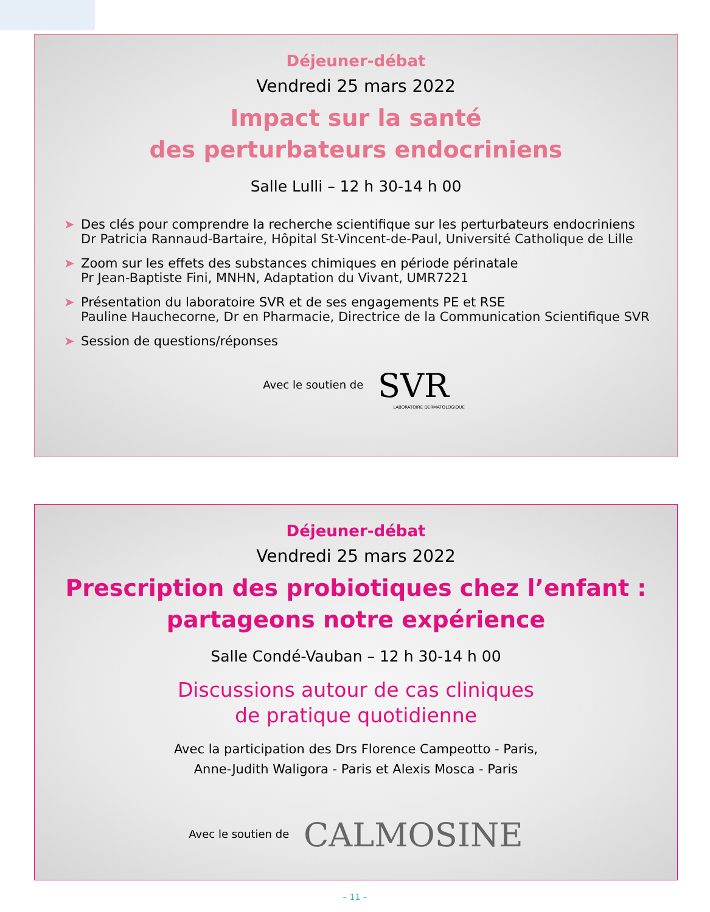Déjeuner-débat
Vendredi 25 mars 2022
Impact sur la santé
des perturbateurs endocriniens
Salle Lulli – 12 h 30-14 h 00
➤ Des clés pour comprendre la recherche scientifique sur les perturbateurs endocriniens
Dr Patricia Rannaud-Bartaire, Hôpital St-Vincent-de-Paul, Université Catholique de Lille
➤ Zoom sur les effets des substances chimiques en période périnatale
Pr Jean-Baptiste Fini, MNHN, Adaptation du Vivant, UMR7221
➤ Présentation du laboratoire SVR et de ses engagements PE et RSE
Pauline Hauchecorne, Dr en Pharmacie, Directrice de la Communication Scientifique SVR
➤ Session de questions/réponses
Avec le soutien de SVR
LABORATOIRE DERMATOLOGIQUE
Déjeuner-débat
Vendredi 25 mars 2022
Prescription des probiotiques chez l’enfant :
partageons notre expérience
Salle Condé-Vauban – 12 h 30-14 h 00
Discussions autour de cas cliniques
de pratique quotidienne
Avec la participation des Drs Florence Campeotto - Paris,
Anne-Judith Waligora - Paris et Alexis Mosca - Paris
Avec le soutien de CALMOSINE
– 11 –